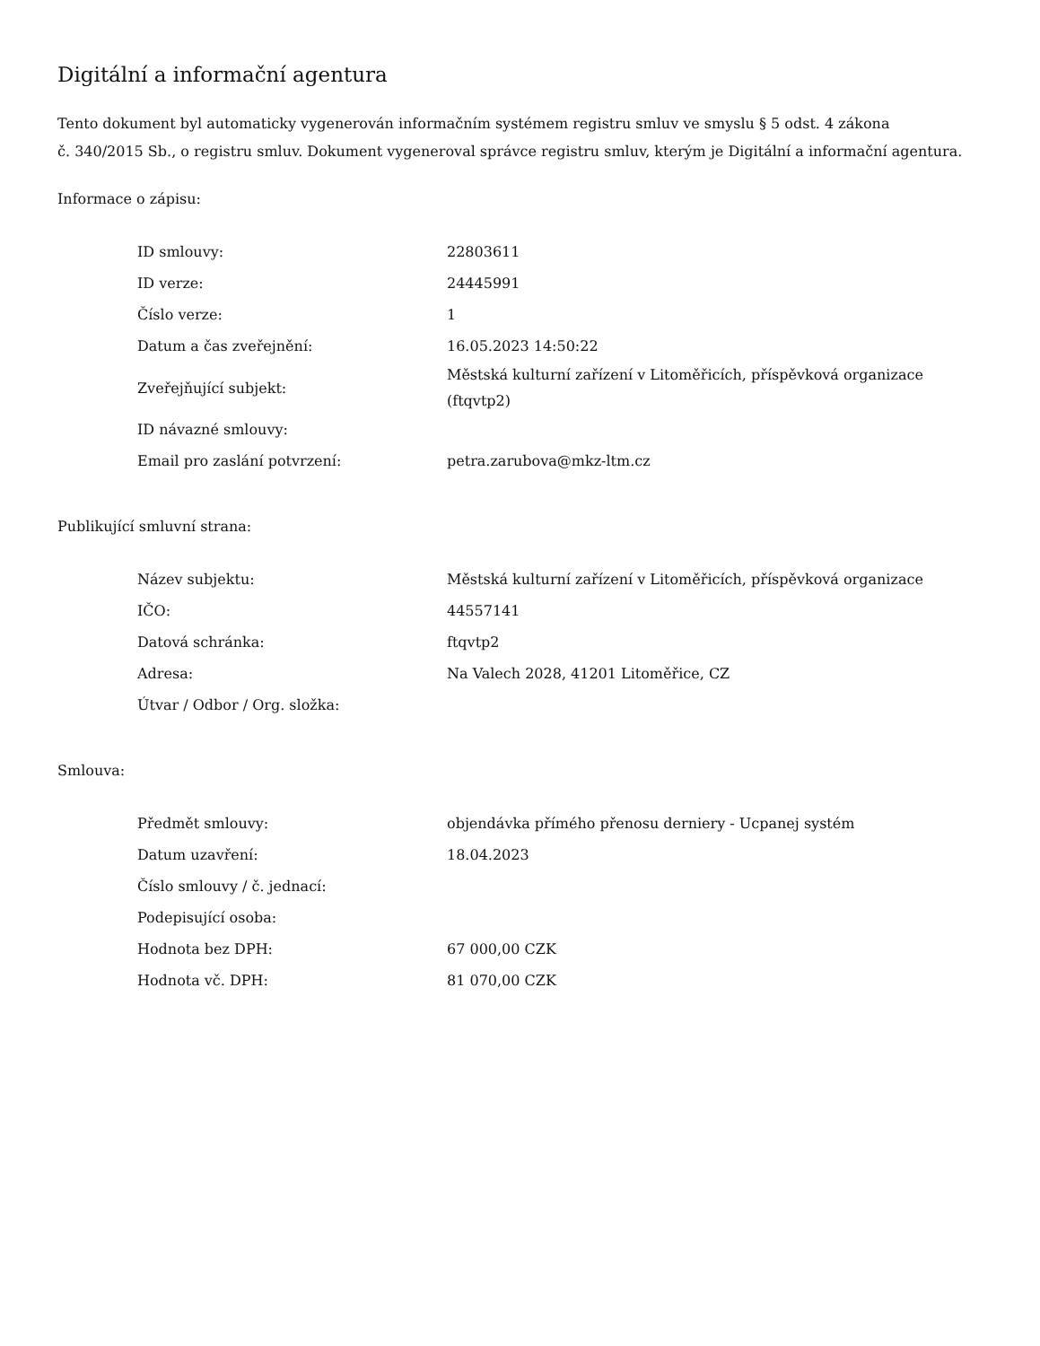Digitální a informační agentura
Tento dokument byl automaticky vygenerován informačním systémem registru smluv ve smyslu § 5 odst. 4 zákona
č. 340/2015 Sb., o registru smluv. Dokument vygeneroval správce registru smluv, kterým je Digitální a informační agentura.
Informace o zápisu:
| ID smlouvy: | 22803611 |
| ID verze: | 24445991 |
| Číslo verze: | 1 |
| Datum a čas zveřejnění: | 16.05.2023 14:50:22 |
| Zveřejňující subjekt: | Městská kulturní zařízení v Litoměřicích, příspěvková organizace (ftqvtp2) |
| ID návazné smlouvy: | |
| Email pro zaslání potvrzení: | petra.zarubova@mkz-ltm.cz |
Publikující smluvní strana:
| Název subjektu: | Městská kulturní zařízení v Litoměřicích, příspěvková organizace |
| IČO: | 44557141 |
| Datová schránka: | ftqvtp2 |
| Adresa: | Na Valech 2028, 41201 Litoměřice, CZ |
| Útvar / Odbor / Org. složka: | |
Smlouva:
| Předmět smlouvy: | objendávka přímého přenosu derniery - Ucpanej systém |
| Datum uzavření: | 18.04.2023 |
| Číslo smlouvy / č. jednací: | |
| Podepisující osoba: | |
| Hodnota bez DPH: | 67 000,00 CZK |
| Hodnota vč. DPH: | 81 070,00 CZK |